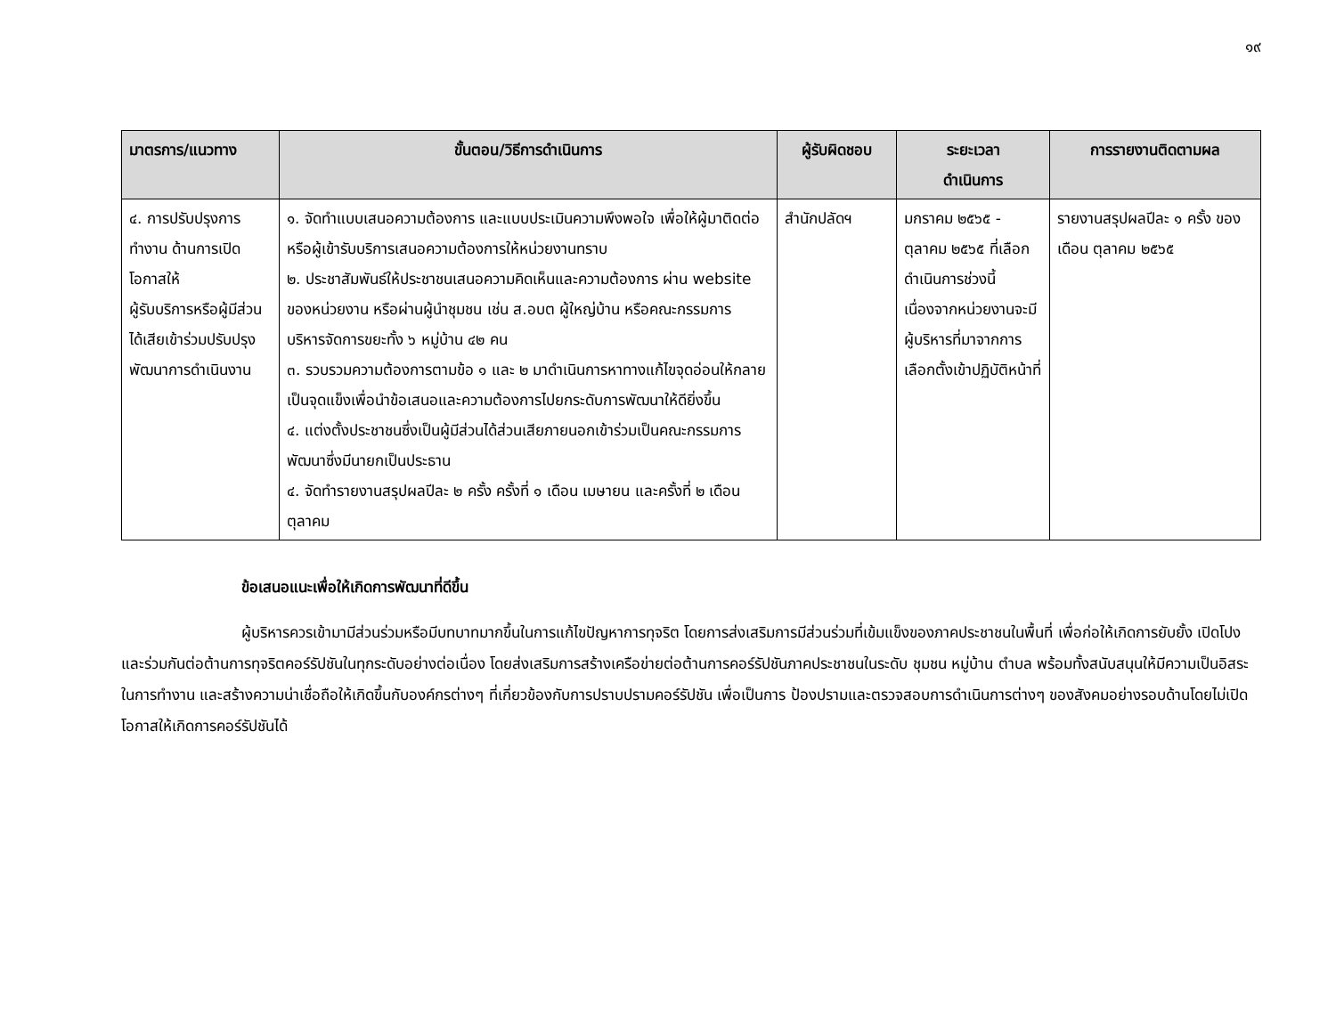๑๙
| มาตรการ/แนวทาง | ขั้นตอน/วิธีการดำเนินการ | ผู้รับผิดชอบ | ระยะเวลา ดำเนินการ | การรายงานติดตามผล |
| --- | --- | --- | --- | --- |
| ๔. การปรับปรุงการทำงาน ด้านการเปิดโอกาสให้ ผู้รับบริการหรือผู้มีส่วนได้เสียเข้าร่วมปรับปรุงพัฒนาการดำเนินงาน | ๑. จัดทำแบบเสนอความต้องการ และแบบประเมินความพึงพอใจ เพื่อให้ผู้มาติดต่อหรือผู้เข้ารับบริการเสนอความต้องการให้หน่วยงานทราบ ๒. ประชาสัมพันธ์ให้ประชาชนเสนอความคิดเห็นและความต้องการ ผ่าน website ของหน่วยงาน หรือผ่านผู้นำชุมชน เช่น ส.อบต ผู้ใหญ่บ้าน หรือคณะกรรมการบริหารจัดการขยะทั้ง ๖ หมู่บ้าน ๔๒ คน ๓. รวบรวมความต้องการตามข้อ ๑ และ ๒ มาดำเนินการหาทางแก้ไขจุดอ่อนให้กลายเป็นจุดแข็งเพื่อนำข้อเสนอและความต้องการไปยกระดับการพัฒนาให้ดียิ่งขึ้น ๔. แต่งตั้งประชาชนซึ่งเป็นผู้มีส่วนได้ส่วนเสียภายนอกเข้าร่วมเป็นคณะกรรมการพัฒนาซึ่งมีนายกเป็นประธาน ๔. จัดทำรายงานสรุปผลปีละ ๒ ครั้ง ครั้งที่ ๑ เดือน เมษายน และครั้งที่ ๒ เดือน ตุลาคม | สำนักปลัดฯ | มกราคม ๒๕๖๕ - ตุลาคม ๒๕๖๕ ที่เลือกดำเนินการช่วงนี้เนื่องจากหน่วยงานจะมีผู้บริหารที่มาจากการเลือกตั้งเข้าปฏิบัติหน้าที่ | รายงานสรุปผลปีละ ๑ ครั้ง ของเดือน ตุลาคม ๒๕๖๕ |
ข้อเสนอแนะเพื่อให้เกิดการพัฒนาที่ดีขึ้น
ผู้บริหารควรเข้ามามีส่วนร่วมหรือมีบทบาทมากขึ้นในการแก้ไขปัญหาการทุจริต โดยการส่งเสริมการมีส่วนร่วมที่เข้มแข็งของภาคประชาชนในพื้นที่ เพื่อก่อให้เกิดการยับยั้ง เปิดโปง และร่วมกันต่อต้านการทุจริตคอร์รัปชันในทุกระดับอย่างต่อเนื่อง โดยส่งเสริมการสร้างเครือข่ายต่อต้านการคอร์รัปชันภาคประชาชนในระดับ ชุมชน หมู่บ้าน ตำบล พร้อมทั้งสนับสนุนให้มีความเป็นอิสระในการทำงาน และสร้างความน่าเชื่อถือให้เกิดขึ้นกับองค์กรต่างๆ ที่เกี่ยวข้องกับการปราบปรามคอร์รัปชัน เพื่อเป็นการ ป้องปรามและตรวจสอบการดำเนินการต่างๆ ของสังคมอย่างรอบด้านโดยไม่เปิดโอกาสให้เกิดการคอร์รัปชันได้